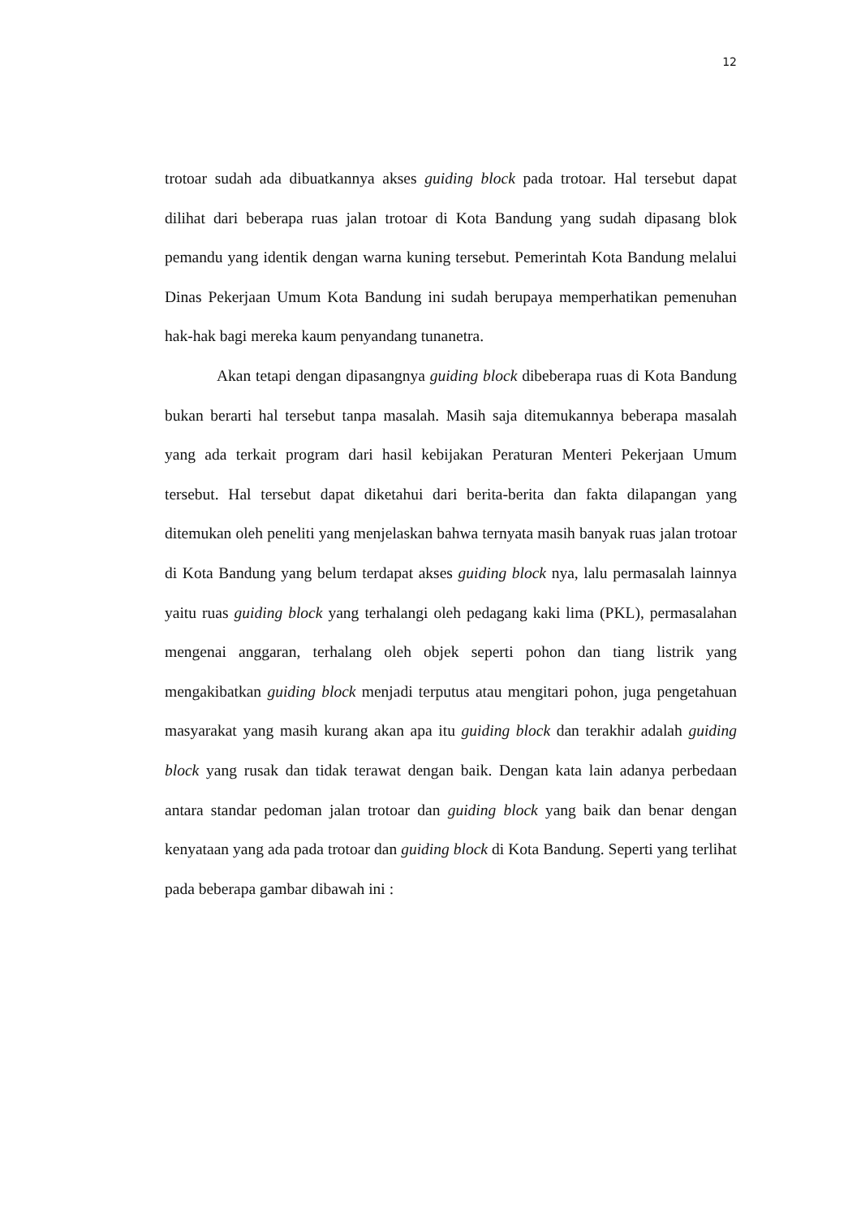12
trotoar sudah ada dibuatkannya akses guiding block pada trotoar. Hal tersebut dapat dilihat dari beberapa ruas jalan trotoar di Kota Bandung yang sudah dipasang blok pemandu yang identik dengan warna kuning tersebut. Pemerintah Kota Bandung melalui Dinas Pekerjaan Umum Kota Bandung ini sudah berupaya memperhatikan pemenuhan hak-hak bagi mereka kaum penyandang tunanetra.
Akan tetapi dengan dipasangnya guiding block dibeberapa ruas di Kota Bandung bukan berarti hal tersebut tanpa masalah. Masih saja ditemukannya beberapa masalah yang ada terkait program dari hasil kebijakan Peraturan Menteri Pekerjaan Umum tersebut. Hal tersebut dapat diketahui dari berita-berita dan fakta dilapangan yang ditemukan oleh peneliti yang menjelaskan bahwa ternyata masih banyak ruas jalan trotoar di Kota Bandung yang belum terdapat akses guiding block nya, lalu permasalah lainnya yaitu ruas guiding block yang terhalangi oleh pedagang kaki lima (PKL), permasalahan mengenai anggaran, terhalang oleh objek seperti pohon dan tiang listrik yang mengakibatkan guiding block menjadi terputus atau mengitari pohon, juga pengetahuan masyarakat yang masih kurang akan apa itu guiding block dan terakhir adalah guiding block yang rusak dan tidak terawat dengan baik. Dengan kata lain adanya perbedaan antara standar pedoman jalan trotoar dan guiding block yang baik dan benar dengan kenyataan yang ada pada trotoar dan guiding block di Kota Bandung. Seperti yang terlihat pada beberapa gambar dibawah ini :